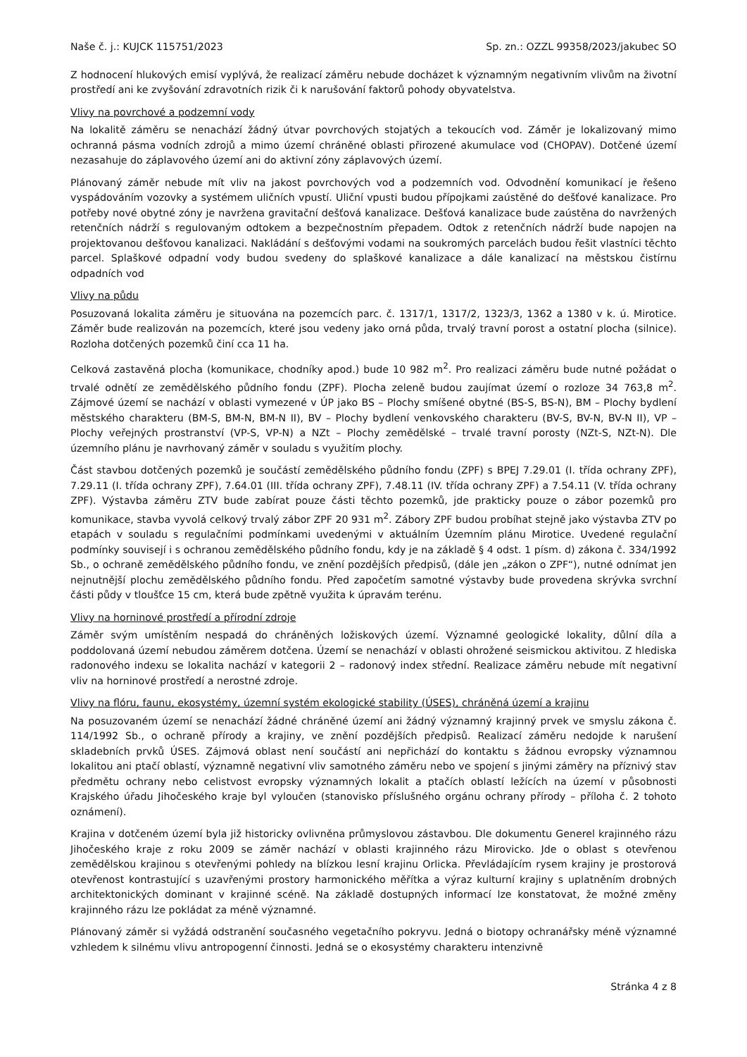Naše č. j.: KUJCK 115751/2023 Sp. zn.: OZZL 99358/2023/jakubec SO
Z hodnocení hlukových emisí vyplývá, že realizací záměru nebude docházet k významným negativním vlivům na životní prostředí ani ke zvyšování zdravotních rizik či k narušování faktorů pohody obyvatelstva.
Vlivy na povrchové a podzemní vody
Na lokalitě záměru se nenachází žádný útvar povrchových stojatých a tekoucích vod. Záměr je lokalizovaný mimo ochranná pásma vodních zdrojů a mimo území chráněné oblasti přirozené akumulace vod (CHOPAV). Dotčené území nezasahuje do záplavového území ani do aktivní zóny záplavových území.
Plánovaný záměr nebude mít vliv na jakost povrchových vod a podzemních vod. Odvodnění komunikací je řešeno vyspádováním vozovky a systémem uličních vpustí. Uliční vpusti budou přípojkami zaústěné do dešťové kanalizace. Pro potřeby nové obytné zóny je navržena gravitační dešťová kanalizace. Dešťová kanalizace bude zaústěna do navržených retenčních nádrží s regulovaným odtokem a bezpečnostním přepadem. Odtok z retenčních nádrží bude napojen na projektovanou dešťovou kanalizaci. Nakládání s dešťovými vodami na soukromých parcelách budou řešit vlastníci těchto parcel. Splaškové odpadní vody budou svedeny do splaškové kanalizace a dále kanalizací na městskou čistírnu odpadních vod
Vlivy na půdu
Posuzovaná lokalita záměru je situována na pozemcích parc. č. 1317/1, 1317/2, 1323/3, 1362 a 1380 v k. ú. Mirotice. Záměr bude realizován na pozemcích, které jsou vedeny jako orná půda, trvalý travní porost a ostatní plocha (silnice). Rozloha dotčených pozemků činí cca 11 ha.
Celková zastavěná plocha (komunikace, chodníky apod.) bude 10 982 m<sup>2</sup>. Pro realizaci záměru bude nutné požádat o trvalé odnětí ze zemědělského půdního fondu (ZPF). Plocha zeleně budou zaujímat území o rozloze 34 763,8 m<sup>2</sup>. Zájmové území se nachází v oblasti vymezené v ÚP jako BS – Plochy smíšené obytné (BS-S, BS-N), BM – Plochy bydlení městského charakteru (BM-S, BM-N, BM-N II), BV – Plochy bydlení venkovského charakteru (BV-S, BV-N, BV-N II), VP – Plochy veřejných prostranství (VP-S, VP-N) a NZt – Plochy zemědělské – trvalé travní porosty (NZt-S, NZt-N). Dle územního plánu je navrhovaný záměr v souladu s využitím plochy.
Část stavbou dotčených pozemků je součástí zemědělského půdního fondu (ZPF) s BPEJ 7.29.01 (I. třída ochrany ZPF), 7.29.11 (I. třída ochrany ZPF), 7.64.01 (III. třída ochrany ZPF), 7.48.11 (IV. třída ochrany ZPF) a 7.54.11 (V. třída ochrany ZPF). Výstavba záměru ZTV bude zabírat pouze části těchto pozemků, jde prakticky pouze o zábor pozemků pro komunikace, stavba vyvolá celkový trvalý zábor ZPF 20 931 m<sup>2</sup>. Zábory ZPF budou probíhat stejně jako výstavba ZTV po etapách v souladu s regulačními podmínkami uvedenými v aktuálním Územním plánu Mirotice. Uvedené regulační podmínky souvisejí i s ochranou zemědělského půdního fondu, kdy je na základě § 4 odst. 1 písm. d) zákona č. 334/1992 Sb., o ochraně zemědělského půdního fondu, ve znění pozdějších předpisů, (dále jen „zákon o ZPF“), nutné odnímat jen nejnutnější plochu zemědělského půdního fondu. Před započetím samotné výstavby bude provedena skrývka svrchní části půdy v tloušťce 15 cm, která bude zpětně využita k úpravám terénu.
Vlivy na horninové prostředí a přírodní zdroje
Záměr svým umístěním nespadá do chráněných ložiskových území. Významné geologické lokality, důlní díla a poddolovaná území nebudou záměrem dotčena. Území se nenachází v oblasti ohrožené seismickou aktivitou. Z hlediska radonového indexu se lokalita nachází v kategorii 2 – radonový index střední. Realizace záměru nebude mít negativní vliv na horninové prostředí a nerostné zdroje.
Vlivy na flóru, faunu, ekosystémy, územní systém ekologické stability (ÚSES), chráněná území a krajinu
Na posuzovaném území se nenachází žádné chráněné území ani žádný významný krajinný prvek ve smyslu zákona č. 114/1992 Sb., o ochraně přírody a krajiny, ve znění pozdějších předpisů. Realizací záměru nedojde k narušení skladebních prvků ÚSES. Zájmová oblast není součástí ani nepřichází do kontaktu s žádnou evropsky významnou lokalitou ani ptačí oblastí, významně negativní vliv samotného záměru nebo ve spojení s jinými záměry na příznivý stav předmětu ochrany nebo celistvost evropsky významných lokalit a ptačích oblastí ležících na území v působnosti Krajského úřadu Jihočeského kraje byl vyloučen (stanovisko příslušného orgánu ochrany přírody – příloha č. 2 tohoto oznámení).
Krajina v dotčeném území byla již historicky ovlivněna průmyslovou zástavbou. Dle dokumentu Generel krajinného rázu Jihočeského kraje z roku 2009 se záměr nachází v oblasti krajinného rázu Mirovicko. Jde o oblast s otevřenou zemědělskou krajinou s otevřenými pohledy na blízkou lesní krajinu Orlicka. Převládajícím rysem krajiny je prostorová otevřenost kontrastující s uzavřenými prostory harmonického měřítka a výraz kulturní krajiny s uplatněním drobných architektonických dominant v krajinné scéně. Na základě dostupných informací lze konstatovat, že možné změny krajinného rázu lze pokládat za méně významné.
Plánovaný záměr si vyžádá odstranění současného vegetačního pokryvu. Jedná o biotopy ochranářsky méně významné vzhledem k silnému vlivu antropogenní činnosti. Jedná se o ekosystémy charakteru intenzivně
Stránka 4 z 8